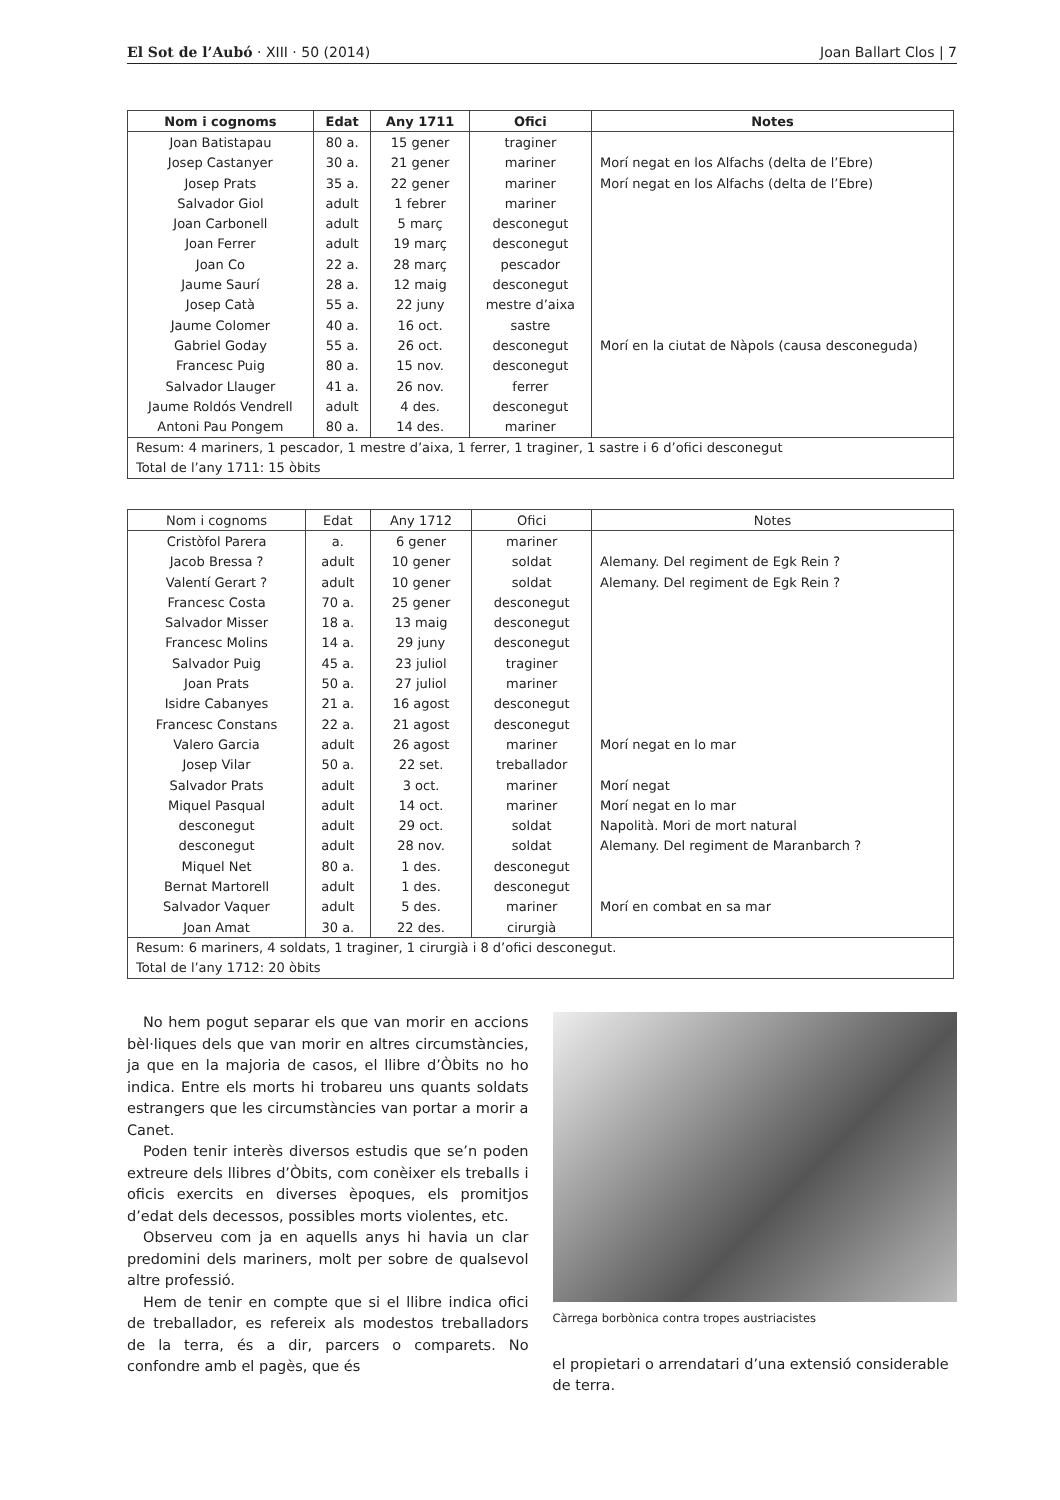El Sot de l’Aubó · XIII · 50 (2014) Joan Ballart Clos | 7
| Nom i cognoms | Edat | Any 1711 | Ofici | Notes |
| --- | --- | --- | --- | --- |
| Joan Batistapau | 80 a. | 15 gener | traginer | |
| Josep Castanyer | 30 a. | 21 gener | mariner | Morí negat en los Alfachs (delta de l’Ebre) |
| Josep Prats | 35 a. | 22 gener | mariner | Morí negat en los Alfachs (delta de l’Ebre) |
| Salvador Giol | adult | 1 febrer | mariner | |
| Joan Carbonell | adult | 5 març | desconegut | |
| Joan Ferrer | adult | 19 març | desconegut | |
| Joan Co | 22 a. | 28 març | pescador | |
| Jaume Saurí | 28 a. | 12 maig | desconegut | |
| Josep Catà | 55 a. | 22 juny | mestre d’aixa | |
| Jaume Colomer | 40 a. | 16 oct. | sastre | |
| Gabriel Goday | 55 a. | 26 oct. | desconegut | Morí en la ciutat de Nàpols (causa desconeguda) |
| Francesc Puig | 80 a. | 15 nov. | desconegut | |
| Salvador Llauger | 41 a. | 26 nov. | ferrer | |
| Jaume Roldós Vendrell | adult | 4 des. | desconegut | |
| Antoni Pau Pongem | 80 a. | 14 des. | mariner | |
| Resum: 4 mariners, 1 pescador, 1 mestre d’aixa, 1 ferrer, 1 traginer, 1 sastre i 6 d’ofici desconegut Total de l’any 1711: 15 òbits | | | | |
| Nom i cognoms | Edat | Any 1712 | Ofici | Notes |
| --- | --- | --- | --- | --- |
| Cristòfol Parera | a. | 6 gener | mariner | |
| Jacob Bressa ? | adult | 10 gener | soldat | Alemany. Del regiment de Egk Rein ? |
| Valentí Gerart ? | adult | 10 gener | soldat | Alemany. Del regiment de Egk Rein ? |
| Francesc Costa | 70 a. | 25 gener | desconegut | |
| Salvador Misser | 18 a. | 13 maig | desconegut | |
| Francesc Molins | 14 a. | 29 juny | desconegut | |
| Salvador Puig | 45 a. | 23 juliol | traginer | |
| Joan Prats | 50 a. | 27 juliol | mariner | |
| Isidre Cabanyes | 21 a. | 16 agost | desconegut | |
| Francesc Constans | 22 a. | 21 agost | desconegut | |
| Valero Garcia | adult | 26 agost | mariner | Morí negat en lo mar |
| Josep Vilar | 50 a. | 22 set. | treballador | |
| Salvador Prats | adult | 3 oct. | mariner | Morí negat |
| Miquel Pasqual | adult | 14 oct. | mariner | Morí negat en lo mar |
| desconegut | adult | 29 oct. | soldat | Napolità. Mori de mort natural |
| desconegut | adult | 28 nov. | soldat | Alemany. Del regiment de Maranbarch ? |
| Miquel Net | 80 a. | 1 des. | desconegut | |
| Bernat Martorell | adult | 1 des. | desconegut | |
| Salvador Vaquer | adult | 5 des. | mariner | Morí en combat en sa mar |
| Joan Amat | 30 a. | 22 des. | cirurgià | |
| Resum: 6 mariners, 4 soldats, 1 traginer, 1 cirurgià i 8 d’ofici desconegut. Total de l’any 1712: 20 òbits | | | | |
No hem pogut separar els que van morir en accions bèl·liques dels que van morir en altres circumstàncies, ja que en la majoria de casos, el llibre d’Òbits no ho indica. Entre els morts hi trobareu uns quants soldats estrangers que les circumstàncies van portar a morir a Canet.
Poden tenir interès diversos estudis que se’n poden extreure dels llibres d’Òbits, com conèixer els treballs i oficis exercits en diverses èpoques, els promitjos d’edat dels decessos, possibles morts violentes, etc.
Observeu com ja en aquells anys hi havia un clar predomini dels mariners, molt per sobre de qualsevol altre professió.
Hem de tenir en compte que si el llibre indica ofici de treballador, es refereix als modestos treballadors de la terra, és a dir, parcers o comparets. No confondre amb el pagès, que és
Càrrega borbònica contra tropes austriacistes
el propietari o arrendatari d’una extensió considerable de terra.